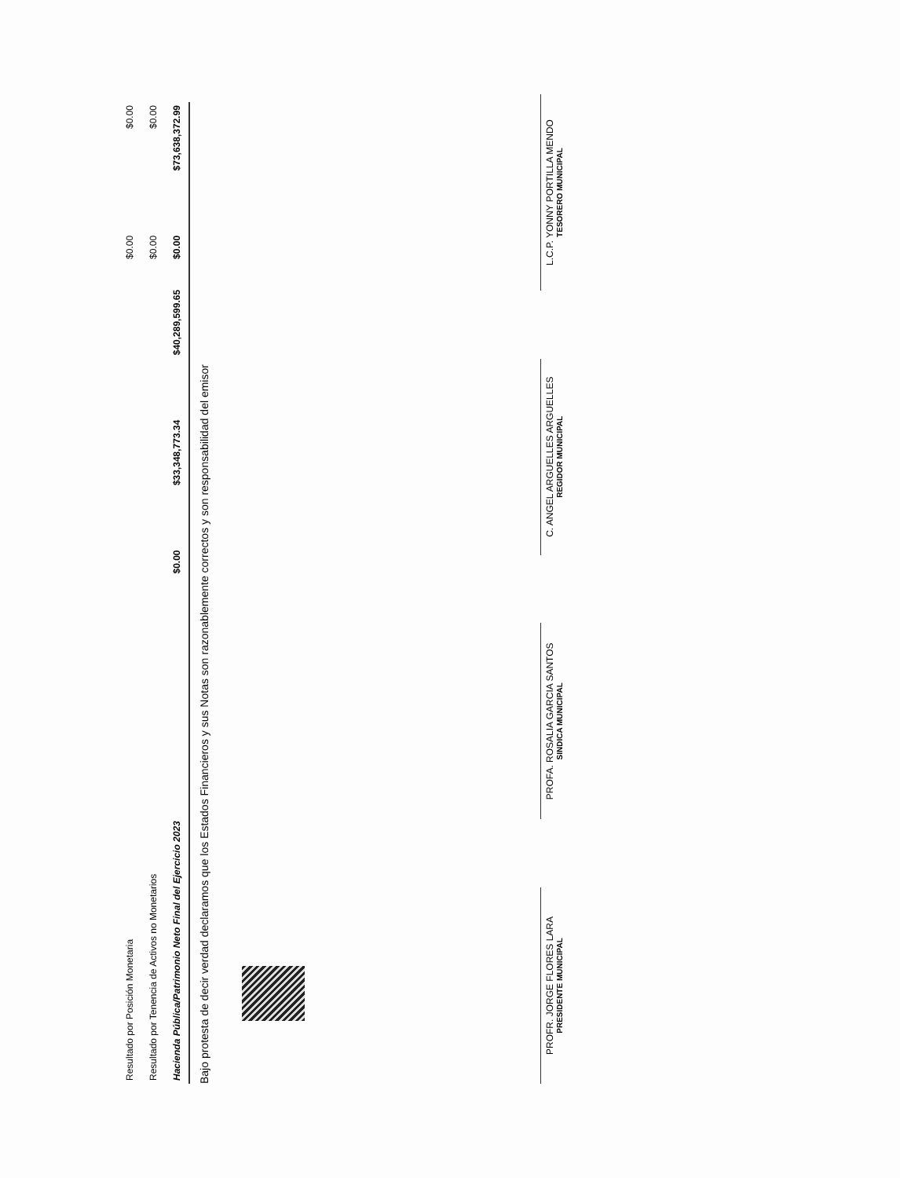| Resultado por Posición Monetaria | | | | $0.00 | $0.00 |
| Resultado por Tenencia de Activos no Monetarios | | | | $0.00 | $0.00 |
| Hacienda Pública/Patrimonio Neto Final del Ejercicio 2023 | $0.00 | $33,348,773.34 | $40,289,599.65 | $0.00 | $73,638,372.99 |
Bajo protesta de decir verdad declaramos que los Estados Financieros y sus Notas son razonablemente correctos y son responsabilidad del emisor
PROFR. JORGE FLORES LARA
PRESIDENTE MUNICIPAL
PROFA. ROSALIA GARCIA SANTOS
SINDICA MUNICIPAL
C. ANGEL ARGUELLES ARGUELLES
REGIDOR MUNICIPAL
L.C.P. YONNY PORTILLA MENDO
TESORERO MUNICIPAL